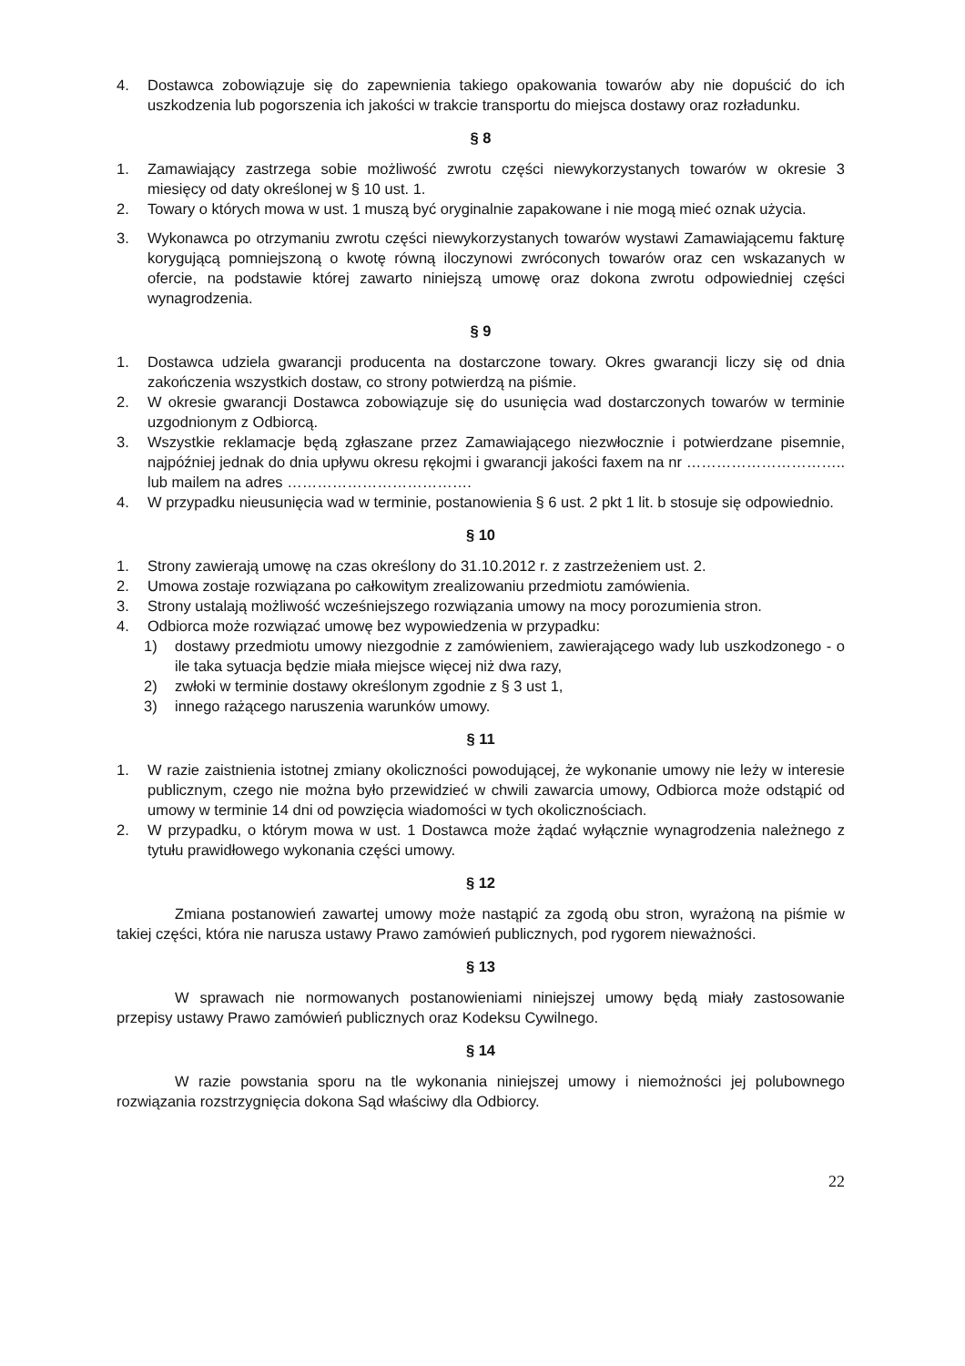4. Dostawca zobowiązuje się do zapewnienia takiego opakowania towarów aby nie dopuścić do ich uszkodzenia lub pogorszenia ich jakości w trakcie transportu do miejsca dostawy oraz rozładunku.
§ 8
1. Zamawiający zastrzega sobie możliwość zwrotu części niewykorzystanych towarów w okresie 3 miesięcy od daty określonej w § 10 ust. 1.
2. Towary o których mowa w ust. 1 muszą być oryginalnie zapakowane i nie mogą mieć oznak użycia.
3. Wykonawca po otrzymaniu zwrotu części niewykorzystanych towarów wystawi Zamawiającemu fakturę korygującą pomniejszoną o kwotę równą iloczynowi zwróconych towarów oraz cen wskazanych w ofercie, na podstawie której zawarto niniejszą umowę oraz dokona zwrotu odpowiedniej części wynagrodzenia.
§ 9
1. Dostawca udziela gwarancji producenta na dostarczone towary. Okres gwarancji liczy się od dnia zakończenia wszystkich dostaw, co strony potwierdzą na piśmie.
2. W okresie gwarancji Dostawca zobowiązuje się do usunięcia wad dostarczonych towarów w terminie uzgodnionym z Odbiorcą.
3. Wszystkie reklamacje będą zgłaszane przez Zamawiającego niezwłocznie i potwierdzane pisemnie, najpóźniej jednak do dnia upływu okresu rękojmi i gwarancji jakości faxem na nr ………………………….. lub mailem na adres ……………………………….
4. W przypadku nieusunięcia wad w terminie, postanowienia § 6 ust. 2 pkt 1 lit. b stosuje się odpowiednio.
§ 10
1. Strony zawierają umowę na czas określony do 31.10.2012 r. z zastrzeżeniem ust. 2.
2. Umowa zostaje rozwiązana po całkowitym zrealizowaniu przedmiotu zamówienia.
3. Strony ustalają możliwość wcześniejszego rozwiązania umowy na mocy porozumienia stron.
4. Odbiorca może rozwiązać umowę bez wypowiedzenia w przypadku:
1) dostawy przedmiotu umowy niezgodnie z zamówieniem, zawierającego wady lub uszkodzonego - o ile taka sytuacja będzie miała miejsce więcej niż dwa razy,
2) zwłoki w terminie dostawy określonym zgodnie z § 3 ust 1,
3) innego rażącego naruszenia warunków umowy.
§ 11
1. W razie zaistnienia istotnej zmiany okoliczności powodującej, że wykonanie umowy nie leży w interesie publicznym, czego nie można było przewidzieć w chwili zawarcia umowy, Odbiorca może odstąpić od umowy w terminie 14 dni od powzięcia wiadomości w tych okolicznościach.
2. W przypadku, o którym mowa w ust. 1 Dostawca może żądać wyłącznie wynagrodzenia należnego z tytułu prawidłowego wykonania części umowy.
§ 12
Zmiana postanowień zawartej umowy może nastąpić za zgodą obu stron, wyrażoną na piśmie w takiej części, która nie narusza ustawy Prawo zamówień publicznych, pod rygorem nieważności.
§ 13
W sprawach nie normowanych postanowieniami niniejszej umowy będą miały zastosowanie przepisy ustawy Prawo zamówień publicznych oraz Kodeksu Cywilnego.
§ 14
W razie powstania sporu na tle wykonania niniejszej umowy i niemożności jej polubownego rozwiązania rozstrzygnięcia dokona Sąd właściwy dla Odbiorcy.
22